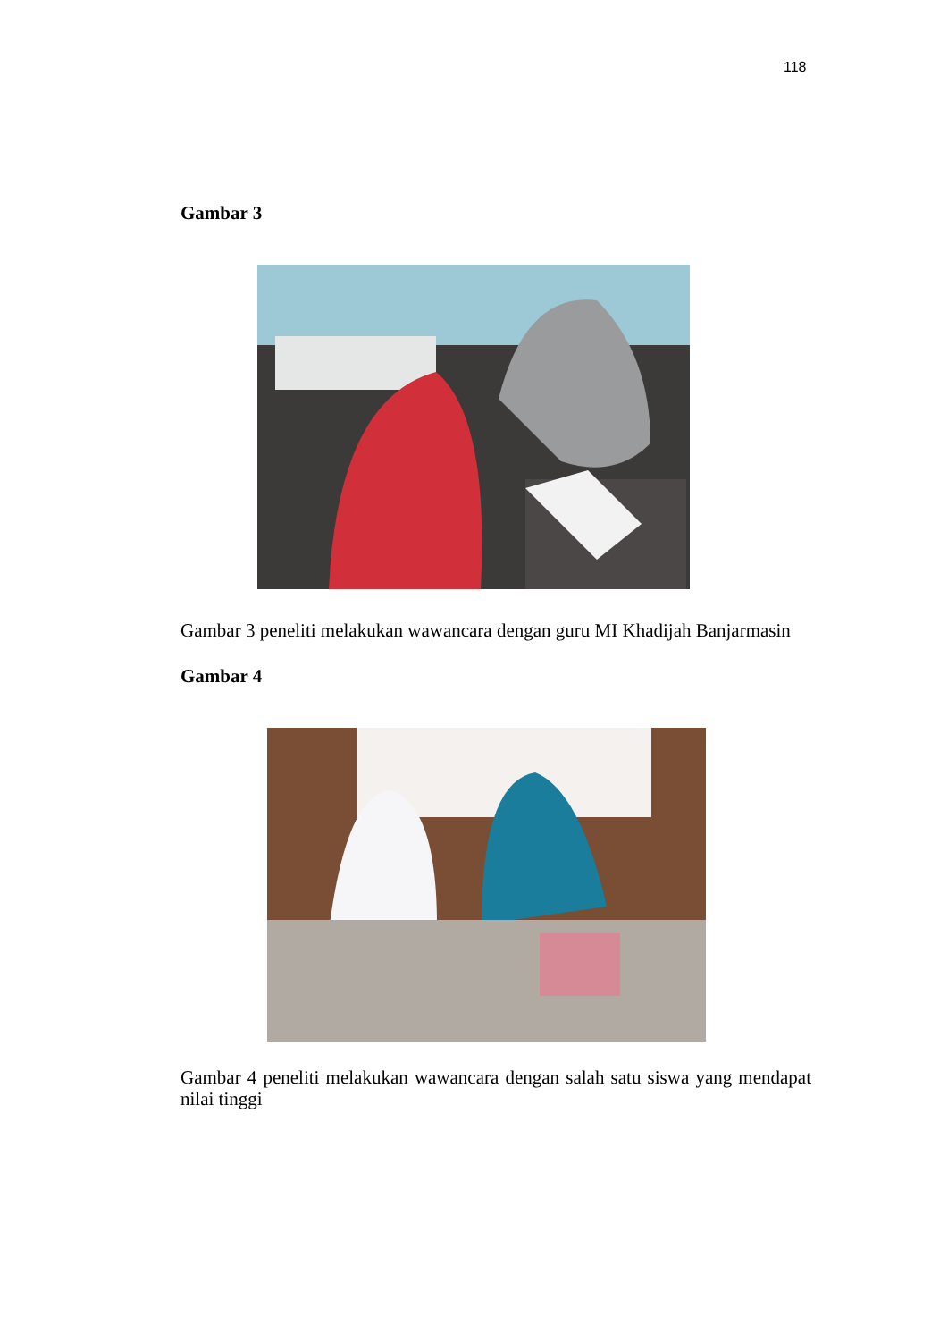118
Gambar 3
Gambar 3 peneliti melakukan wawancara dengan guru MI Khadijah Banjarmasin
Gambar 4
Gambar 4 peneliti melakukan wawancara dengan salah satu siswa yang mendapat nilai tinggi